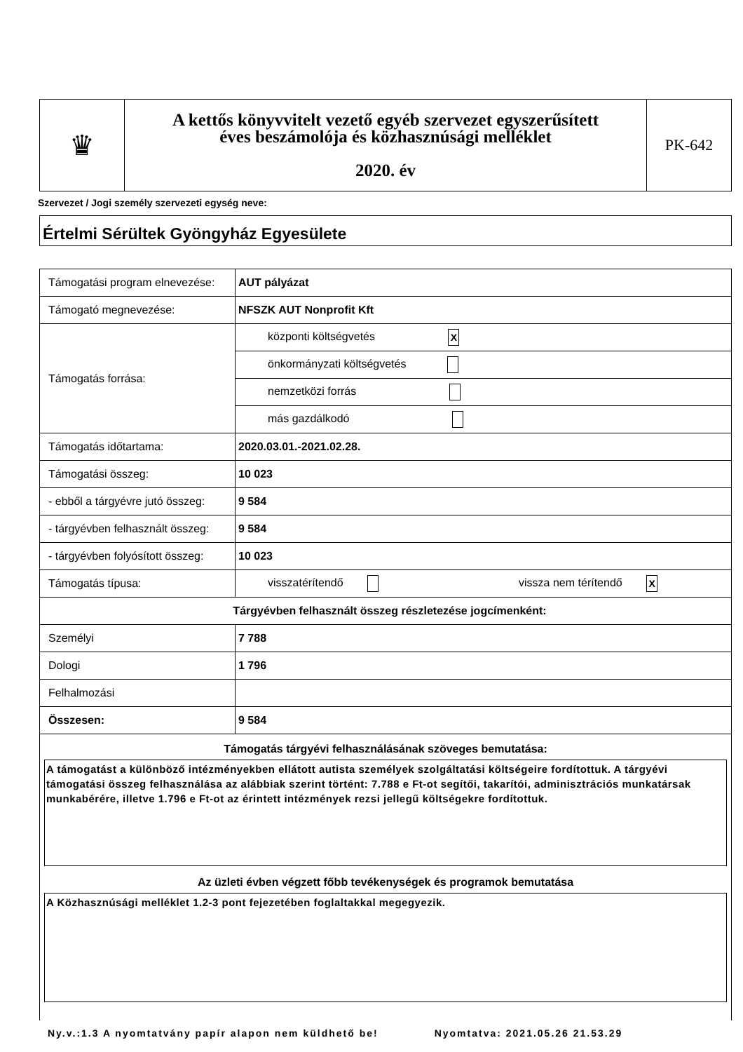| ♛ | A kettős könyvvitelt vezető egyéb szervezet egyszerűsített éves beszámolója és közhasznúsági melléklet 2020. év | PK-642 |
Szervezet / Jogi személy szervezeti egység neve:
Értelmi Sérültek Gyöngyház Egyesülete
| Támogatási program elnevezése: | AUT pályázat |
| Támogató megnevezése: | NFSZK AUT Nonprofit Kft |
| Támogatás forrása: | központi költségvetés X |
| | önkormányzati költségvetés |
| | nemzetközi forrás |
| | más gazdálkodó |
| Támogatás időtartama: | 2020.03.01.-2021.02.28. |
| Támogatási összeg: | 10 023 |
| - ebből a tárgyévre jutó összeg: | 9 584 |
| - tárgyévben felhasznált összeg: | 9 584 |
| - tárgyévben folyósított összeg: | 10 023 |
| Támogatás típusa: | visszatérítendő vissza nem térítendő X |
| Tárgyévben felhasznált összeg részletezése jogcímenként: | |
| Személyi | 7 788 |
| Dologi | 1 796 |
| Felhalmozási | |
| Összesen: | 9 584 |
| Támogatás tárgyévi felhasználásának szöveges bemutatása: A támogatást a különböző intézményekben ellátott autista személyek szolgáltatási költségeire fordítottuk. A tárgyévi támogatási összeg felhasználása az alábbiak szerint történt: 7.788 e Ft-ot segítői, takarítói, adminisztrációs munkatársak munkabérére, illetve 1.796 e Ft-ot az érintett intézmények rezsi jellegű költségekre fordítottuk. Az üzleti évben végzett főbb tevékenységek és programok bemutatása A Közhasznúsági melléklet 1.2-3 pont fejezetében foglaltakkal megegyezik. | |
Ny.v.:1.3 A nyomtatvány papír alapon nem küldhető be! Nyomtatva: 2021.05.26 21.53.29